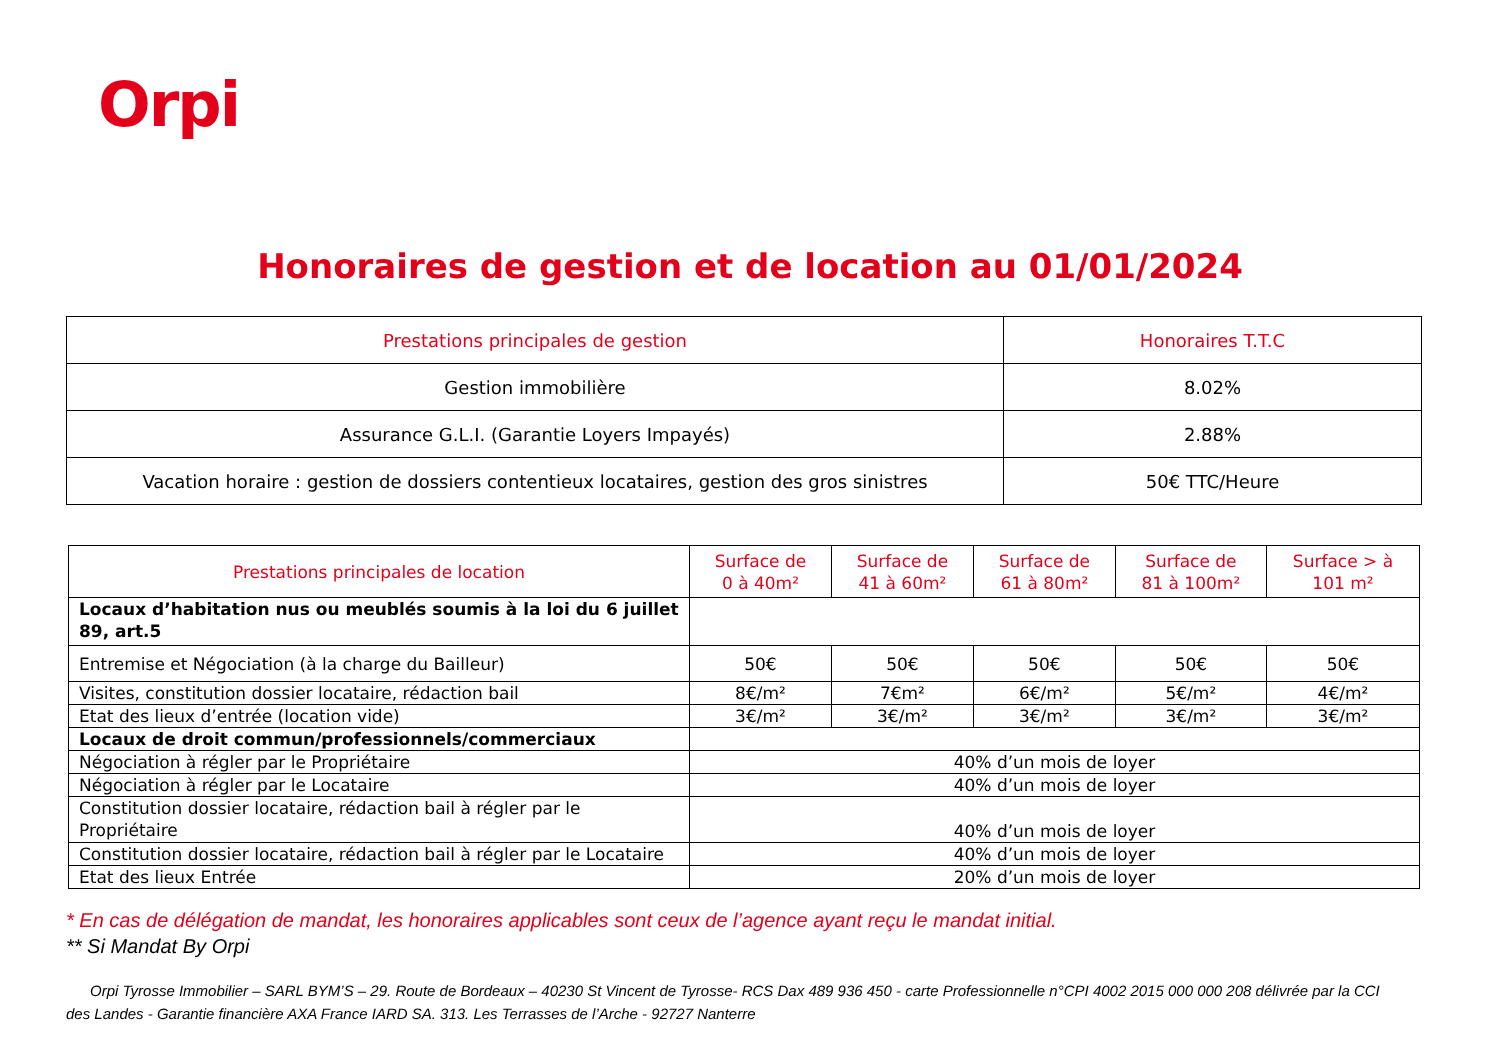Orpi
Honoraires de gestion et de location au 01/01/2024
| Prestations principales de gestion | Honoraires T.T.C |
| --- | --- |
| Gestion immobilière | 8.02% |
| Assurance G.L.I. (Garantie Loyers Impayés) | 2.88% |
| Vacation horaire : gestion de dossiers contentieux locataires, gestion des gros sinistres | 50€ TTC/Heure |
| Prestations principales de location | Surface de 0 à 40m² | Surface de 41 à 60m² | Surface de 61 à 80m² | Surface de 81 à 100m² | Surface > à 101 m² |
| --- | --- | --- | --- | --- | --- |
| Locaux d’habitation nus ou meublés soumis à la loi du 6 juillet 89, art.5 | | | | | |
| Entremise et Négociation (à la charge du Bailleur) | 50€ | 50€ | 50€ | 50€ | 50€ |
| Visites, constitution dossier locataire, rédaction bail | 8€/m² | 7€m² | 6€/m² | 5€/m² | 4€/m² |
| Etat des lieux d’entrée (location vide) | 3€/m² | 3€/m² | 3€/m² | 3€/m² | 3€/m² |
| Locaux de droit commun/professionnels/commerciaux | | | | | |
| Négociation à régler par le Propriétaire | 40% d’un mois de loyer | | | | |
| Négociation à régler par le Locataire | 40% d’un mois de loyer | | | | |
| Constitution dossier locataire, rédaction bail à régler par le Propriétaire | 40% d’un mois de loyer | | | | |
| Constitution dossier locataire, rédaction bail à régler par le Locataire | 40% d’un mois de loyer | | | | |
| Etat des lieux Entrée | 20% d’un mois de loyer | | | | |
* En cas de délégation de mandat, les honoraires applicables sont ceux de l’agence ayant reçu le mandat initial.
** Si Mandat By Orpi
Orpi Tyrosse Immobilier – SARL BYM’S – 29. Route de Bordeaux – 40230 St Vincent de Tyrosse- RCS Dax 489 936 450 - carte Professionnelle n°CPI 4002 2015 000 000 208 délivrée par la CCI des Landes - Garantie financière AXA France IARD SA. 313. Les Terrasses de l’Arche - 92727 Nanterre